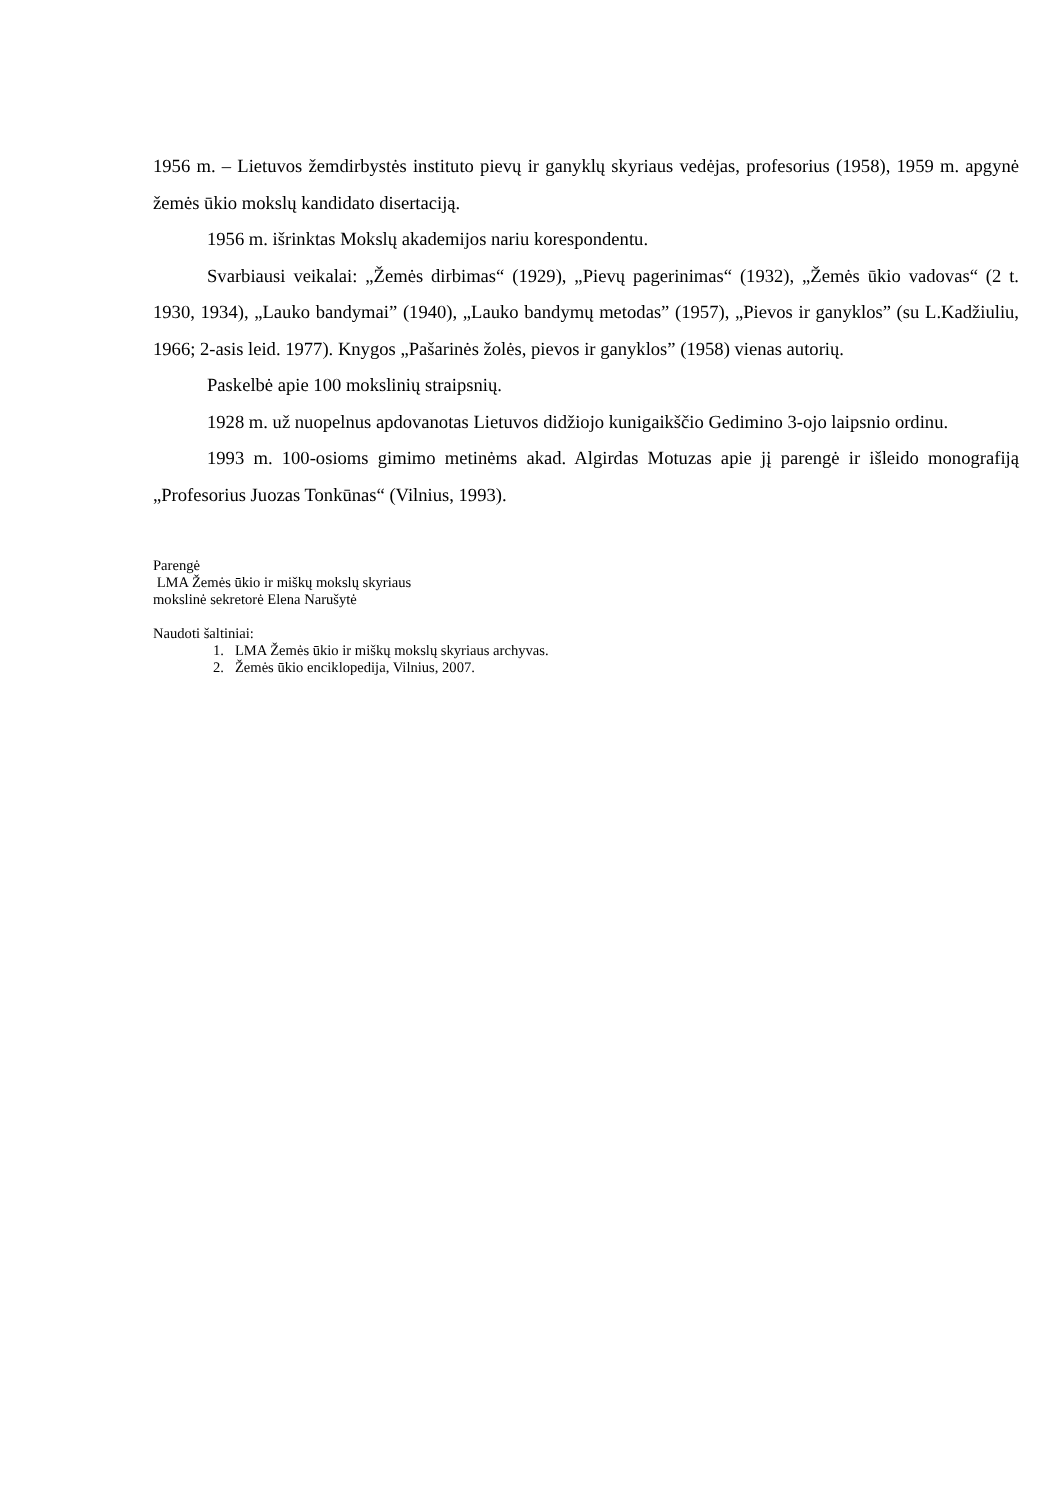1956 m. – Lietuvos žemdirbystės instituto pievų ir ganyklų skyriaus vedėjas, profesorius (1958), 1959 m. apgynė žemės ūkio mokslų kandidato disertaciją.
1956 m. išrinktas Mokslų akademijos nariu korespondentu.
Svarbiausi veikalai: „Žemės dirbimas“ (1929), „Pievų pagerinimas“ (1932), „Žemės ūkio vadovas“ (2 t. 1930, 1934), „Lauko bandymai” (1940), „Lauko bandymų metodas” (1957), „Pievos ir ganyklos” (su L.Kadžiuliu, 1966; 2-asis leid. 1977). Knygos „Pašarinės žolės, pievos ir ganyklos” (1958) vienas autorių.
Paskelbė apie 100 mokslinių straipsnių.
1928 m. už nuopelnus apdovanotas Lietuvos didžiojo kunigaikščio Gedimino 3-ojo laipsnio ordinu.
1993 m. 100-osioms gimimo metinėms akad. Algirdas Motuzas apie jį parengė ir išleido monografiją „Profesorius Juozas Tonkūnas“ (Vilnius, 1993).
Parengė
LMA Žemės ūkio ir miškų mokslų skyriaus
mokslinė sekretorė Elena Narušytė
Naudoti šaltiniai:
1. LMA Žemės ūkio ir miškų mokslų skyriaus archyvas.
2. Žemės ūkio enciklopedija, Vilnius, 2007.